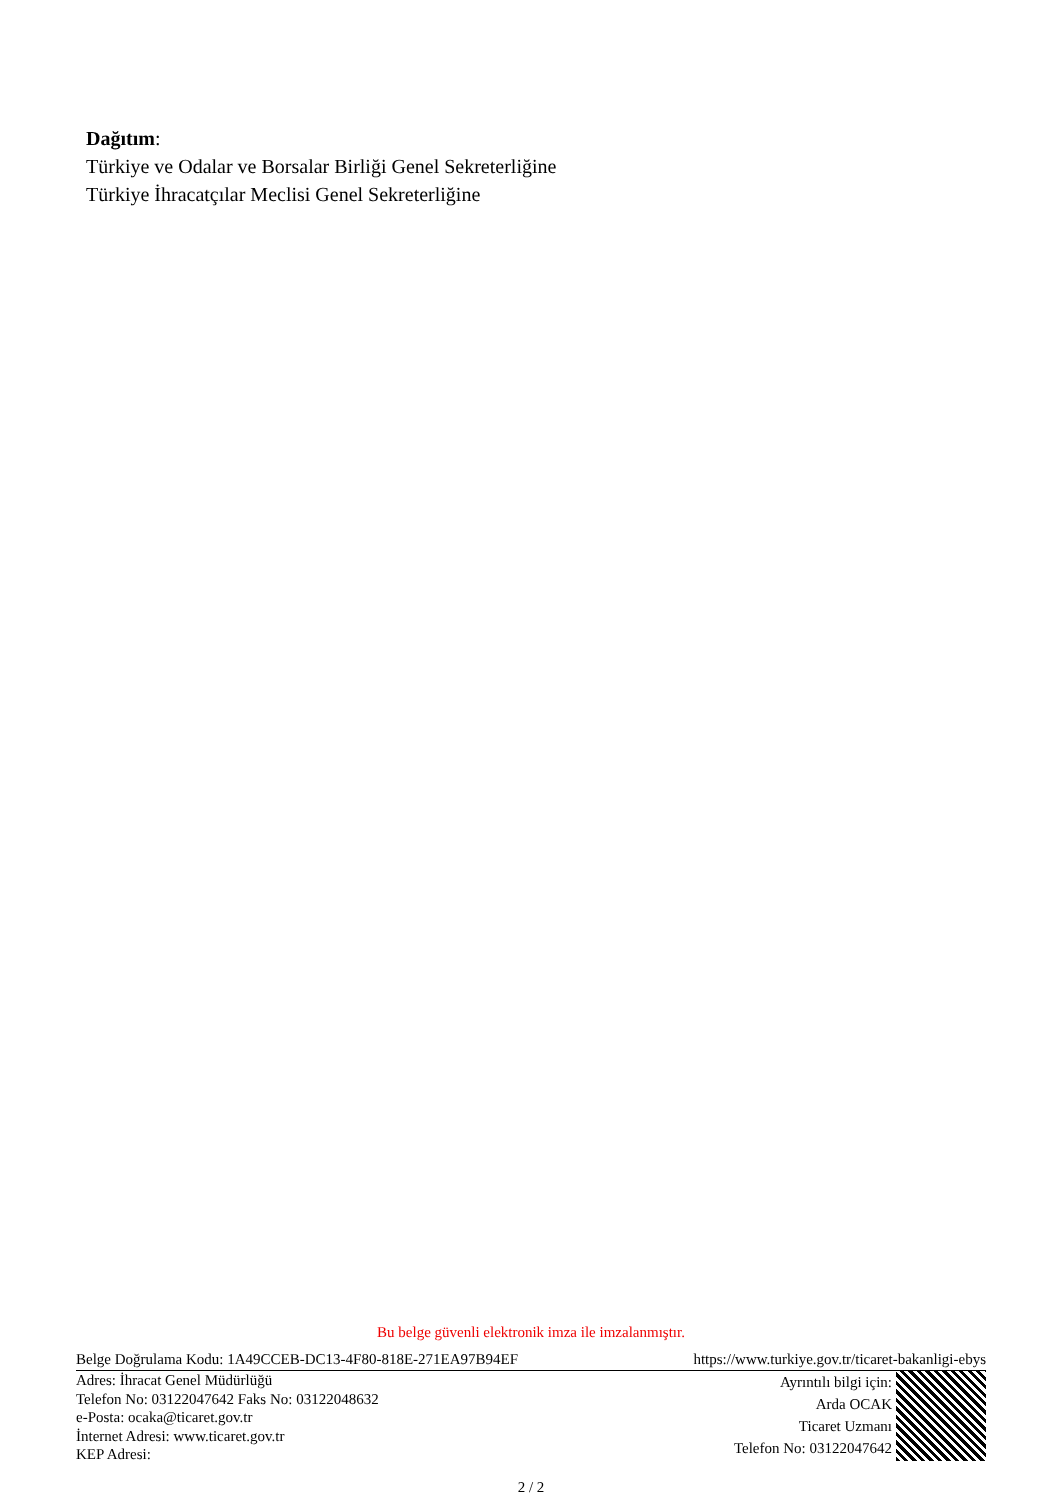Dağıtım:
Türkiye ve Odalar ve Borsalar Birliği Genel Sekreterliğine
Türkiye İhracatçılar Meclisi Genel Sekreterliğine
Bu belge güvenli elektronik imza ile imzalanmıştır.
Belge Doğrulama Kodu: 1A49CCEB-DC13-4F80-818E-271EA97B94EF https://www.turkiye.gov.tr/ticaret-bakanligi-ebys
Adres: İhracat Genel Müdürlüğü
Telefon No: 03122047642 Faks No: 03122048632
e-Posta: ocaka@ticaret.gov.tr
İnternet Adresi: www.ticaret.gov.tr
KEP Adresi:
Ayrıntılı bilgi için:
Arda OCAK
Ticaret Uzmanı
Telefon No: 03122047642
2 / 2